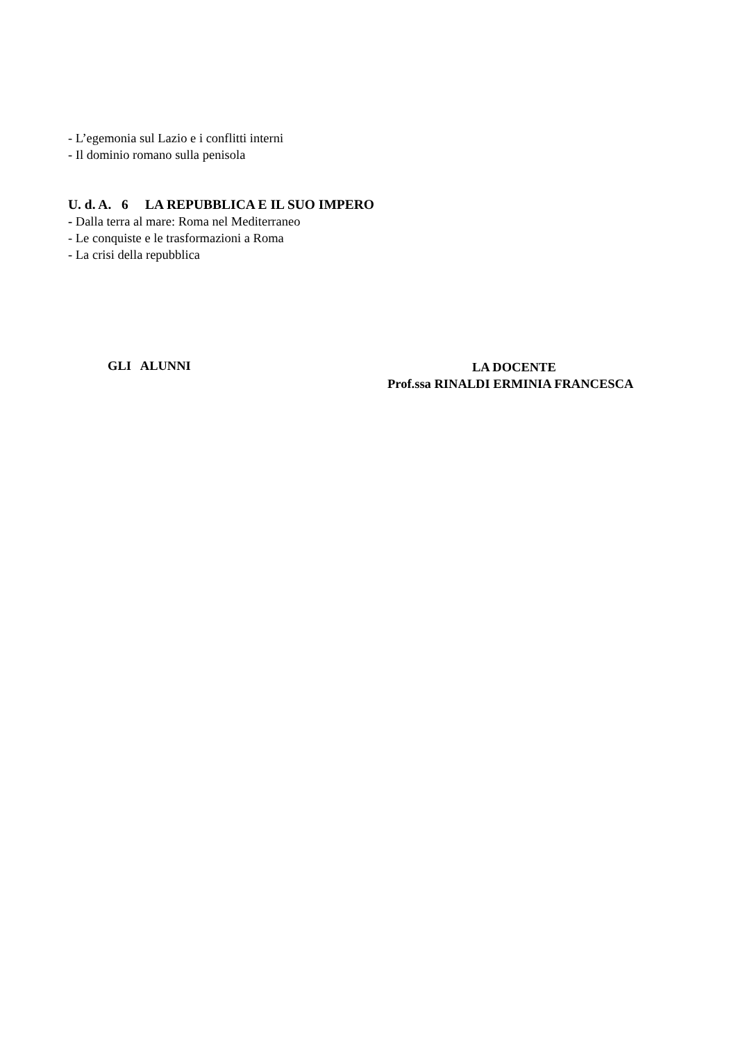- L’egemonia sul Lazio e i conflitti interni
- Il dominio romano sulla penisola
U. d. A. 6 LA REPUBBLICA E IL SUO IMPERO
- Dalla terra al mare: Roma nel Mediterraneo
- Le conquiste e le trasformazioni a Roma
- La crisi della repubblica
GLI ALUNNI
LA DOCENTE
Prof.ssa RINALDI ERMINIA FRANCESCA